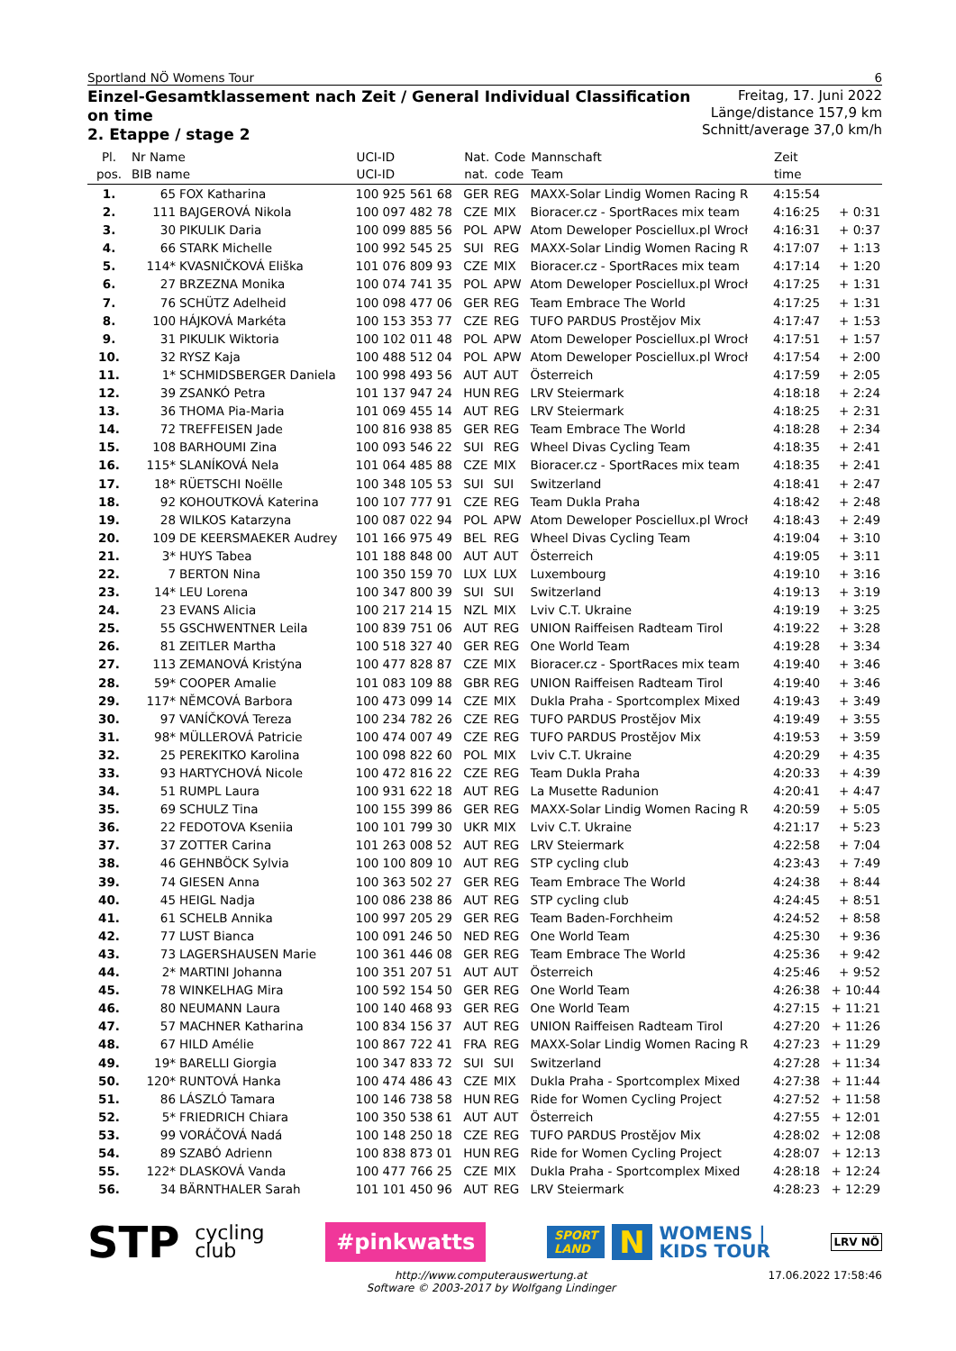Sportland NÖ Womens Tour 6
Einzel-Gesamtklassement nach Zeit / General Individual Classification
on time
2. Etappe / stage 2
Freitag, 17. Juni 2022
Länge/distance 157,9 km
Schnitt/average 37,0 km/h
| Pl. pos. | Nr Name BIB name | | UCI-ID UCI-ID | Nat. nat. | Code code | Mannschaft Team | Zeit time | |
| --- | --- | --- | --- | --- | --- | --- | --- | --- |
| 1. | 65 | FOX Katharina | 100 925 561 68 | GER | REG | MAXX-Solar Lindig Women Racing R | 4:15:54 | |
| 2. | 111 | BAJGEROVÁ Nikola | 100 097 482 78 | CZE | MIX | Bioracer.cz - SportRaces mix team | 4:16:25 | + 0:31 |
| 3. | 30 | PIKULIK Daria | 100 099 885 56 | POL | APW | Atom Deweloper Posciellux.pl Wrocł | 4:16:31 | + 0:37 |
| 4. | 66 | STARK Michelle | 100 992 545 25 | SUI | REG | MAXX-Solar Lindig Women Racing R | 4:17:07 | + 1:13 |
| 5. | 114* | KVASNIČKOVÁ Eliška | 101 076 809 93 | CZE | MIX | Bioracer.cz - SportRaces mix team | 4:17:14 | + 1:20 |
| 6. | 27 | BRZEZNA Monika | 100 074 741 35 | POL | APW | Atom Deweloper Posciellux.pl Wrocł | 4:17:25 | + 1:31 |
| 7. | 76 | SCHÜTZ Adelheid | 100 098 477 06 | GER | REG | Team Embrace The World | 4:17:25 | + 1:31 |
| 8. | 100 | HÁJKOVÁ Markéta | 100 153 353 77 | CZE | REG | TUFO PARDUS Prostějov Mix | 4:17:47 | + 1:53 |
| 9. | 31 | PIKULIK Wiktoria | 100 102 011 48 | POL | APW | Atom Deweloper Posciellux.pl Wrocł | 4:17:51 | + 1:57 |
| 10. | 32 | RYSZ Kaja | 100 488 512 04 | POL | APW | Atom Deweloper Posciellux.pl Wrocł | 4:17:54 | + 2:00 |
| 11. | 1* | SCHMIDSBERGER Daniela | 100 998 493 56 | AUT | AUT | Österreich | 4:17:59 | + 2:05 |
| 12. | 39 | ZSANKÓ Petra | 101 137 947 24 | HUN | REG | LRV Steiermark | 4:18:18 | + 2:24 |
| 13. | 36 | THOMA Pia-Maria | 101 069 455 14 | AUT | REG | LRV Steiermark | 4:18:25 | + 2:31 |
| 14. | 72 | TREFFEISEN Jade | 100 816 938 85 | GER | REG | Team Embrace The World | 4:18:28 | + 2:34 |
| 15. | 108 | BARHOUMI Zina | 100 093 546 22 | SUI | REG | Wheel Divas Cycling Team | 4:18:35 | + 2:41 |
| 16. | 115* | SLANÍKOVÁ Nela | 101 064 485 88 | CZE | MIX | Bioracer.cz - SportRaces mix team | 4:18:35 | + 2:41 |
| 17. | 18* | RÜETSCHI Noëlle | 100 348 105 53 | SUI | SUI | Switzerland | 4:18:41 | + 2:47 |
| 18. | 92 | KOHOUTKOVÁ Katerina | 100 107 777 91 | CZE | REG | Team Dukla Praha | 4:18:42 | + 2:48 |
| 19. | 28 | WILKOS Katarzyna | 100 087 022 94 | POL | APW | Atom Deweloper Posciellux.pl Wrocł | 4:18:43 | + 2:49 |
| 20. | 109 | DE KEERSMAEKER Audrey | 101 166 975 49 | BEL | REG | Wheel Divas Cycling Team | 4:19:04 | + 3:10 |
| 21. | 3* | HUYS Tabea | 101 188 848 00 | AUT | AUT | Österreich | 4:19:05 | + 3:11 |
| 22. | 7 | BERTON Nina | 100 350 159 70 | LUX | LUX | Luxembourg | 4:19:10 | + 3:16 |
| 23. | 14* | LEU Lorena | 100 347 800 39 | SUI | SUI | Switzerland | 4:19:13 | + 3:19 |
| 24. | 23 | EVANS Alicia | 100 217 214 15 | NZL | MIX | Lviv C.T. Ukraine | 4:19:19 | + 3:25 |
| 25. | 55 | GSCHWENTNER Leila | 100 839 751 06 | AUT | REG | UNION Raiffeisen Radteam Tirol | 4:19:22 | + 3:28 |
| 26. | 81 | ZEITLER Martha | 100 518 327 40 | GER | REG | One World Team | 4:19:28 | + 3:34 |
| 27. | 113 | ZEMANOVÁ Kristýna | 100 477 828 87 | CZE | MIX | Bioracer.cz - SportRaces mix team | 4:19:40 | + 3:46 |
| 28. | 59* | COOPER Amalie | 101 083 109 88 | GBR | REG | UNION Raiffeisen Radteam Tirol | 4:19:40 | + 3:46 |
| 29. | 117* | NĚMCOVÁ Barbora | 100 473 099 14 | CZE | MIX | Dukla Praha - Sportcomplex Mixed | 4:19:43 | + 3:49 |
| 30. | 97 | VANÍČKOVÁ Tereza | 100 234 782 26 | CZE | REG | TUFO PARDUS Prostějov Mix | 4:19:49 | + 3:55 |
| 31. | 98* | MÜLLEROVÁ Patricie | 100 474 007 49 | CZE | REG | TUFO PARDUS Prostějov Mix | 4:19:53 | + 3:59 |
| 32. | 25 | PEREKITKO Karolina | 100 098 822 60 | POL | MIX | Lviv C.T. Ukraine | 4:20:29 | + 4:35 |
| 33. | 93 | HARTYCHOVÁ Nicole | 100 472 816 22 | CZE | REG | Team Dukla Praha | 4:20:33 | + 4:39 |
| 34. | 51 | RUMPL Laura | 100 931 622 18 | AUT | REG | La Musette Radunion | 4:20:41 | + 4:47 |
| 35. | 69 | SCHULZ Tina | 100 155 399 86 | GER | REG | MAXX-Solar Lindig Women Racing R | 4:20:59 | + 5:05 |
| 36. | 22 | FEDOTOVA Kseniia | 100 101 799 30 | UKR | MIX | Lviv C.T. Ukraine | 4:21:17 | + 5:23 |
| 37. | 37 | ZOTTER Carina | 101 263 008 52 | AUT | REG | LRV Steiermark | 4:22:58 | + 7:04 |
| 38. | 46 | GEHNBÖCK Sylvia | 100 100 809 10 | AUT | REG | STP cycling club | 4:23:43 | + 7:49 |
| 39. | 74 | GIESEN Anna | 100 363 502 27 | GER | REG | Team Embrace The World | 4:24:38 | + 8:44 |
| 40. | 45 | HEIGL Nadja | 100 086 238 86 | AUT | REG | STP cycling club | 4:24:45 | + 8:51 |
| 41. | 61 | SCHELB Annika | 100 997 205 29 | GER | REG | Team Baden-Forchheim | 4:24:52 | + 8:58 |
| 42. | 77 | LUST Bianca | 100 091 246 50 | NED | REG | One World Team | 4:25:30 | + 9:36 |
| 43. | 73 | LAGERSHAUSEN Marie | 100 361 446 08 | GER | REG | Team Embrace The World | 4:25:36 | + 9:42 |
| 44. | 2* | MARTINI Johanna | 100 351 207 51 | AUT | AUT | Österreich | 4:25:46 | + 9:52 |
| 45. | 78 | WINKELHAG Mira | 100 592 154 50 | GER | REG | One World Team | 4:26:38 | + 10:44 |
| 46. | 80 | NEUMANN Laura | 100 140 468 93 | GER | REG | One World Team | 4:27:15 | + 11:21 |
| 47. | 57 | MACHNER Katharina | 100 834 156 37 | AUT | REG | UNION Raiffeisen Radteam Tirol | 4:27:20 | + 11:26 |
| 48. | 67 | HILD Amélie | 100 867 722 41 | FRA | REG | MAXX-Solar Lindig Women Racing R | 4:27:23 | + 11:29 |
| 49. | 19* | BARELLI Giorgia | 100 347 833 72 | SUI | SUI | Switzerland | 4:27:28 | + 11:34 |
| 50. | 120* | RUNTOVÁ Hanka | 100 474 486 43 | CZE | MIX | Dukla Praha - Sportcomplex Mixed | 4:27:38 | + 11:44 |
| 51. | 86 | LÁSZLÓ Tamara | 100 146 738 58 | HUN | REG | Ride for Women Cycling Project | 4:27:52 | + 11:58 |
| 52. | 5* | FRIEDRICH Chiara | 100 350 538 61 | AUT | AUT | Österreich | 4:27:55 | + 12:01 |
| 53. | 99 | VORÁČOVÁ Nadá | 100 148 250 18 | CZE | REG | TUFO PARDUS Prostějov Mix | 4:28:02 | + 12:08 |
| 54. | 89 | SZABÓ Adrienn | 100 838 873 01 | HUN | REG | Ride for Women Cycling Project | 4:28:07 | + 12:13 |
| 55. | 122* | DLASKOVÁ Vanda | 100 477 766 25 | CZE | MIX | Dukla Praha - Sportcomplex Mixed | 4:28:18 | + 12:24 |
| 56. | 34 | BÄRNTHALER Sarah | 101 101 450 96 | AUT | REG | LRV Steiermark | 4:28:23 | + 12:29 |
STP cycling
club
#pinkwatts
SPORT
LAND
N
WOMENS |
KIDS TOUR
LRV NÖ
http://www.computerauswertung.at
Software © 2003-2017 by Wolfgang Lindinger 17.06.2022 17:58:46